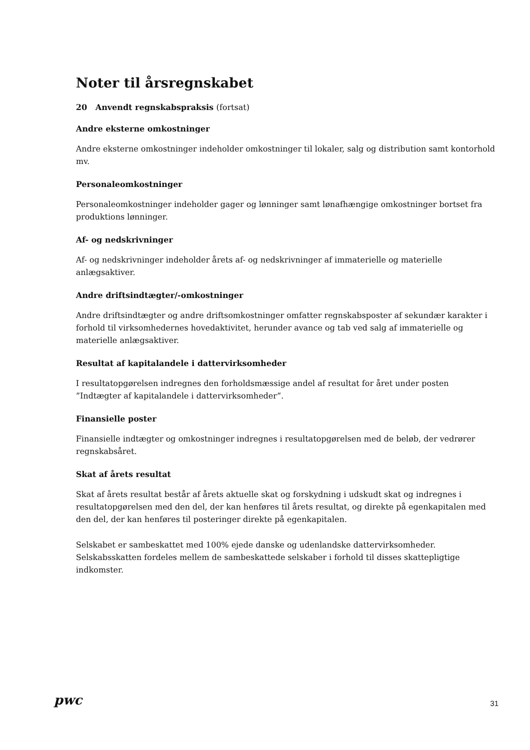Noter til årsregnskabet
20 Anvendt regnskabspraksis (fortsat)
Andre eksterne omkostninger
Andre eksterne omkostninger indeholder omkostninger til lokaler, salg og distribution samt kontorhold mv.
Personaleomkostninger
Personaleomkostninger indeholder gager og lønninger samt lønafhængige omkostninger bortset fra produktions lønninger.
Af- og nedskrivninger
Af- og nedskrivninger indeholder årets af- og nedskrivninger af immaterielle og materielle anlægsaktiver.
Andre driftsindtægter/-omkostninger
Andre driftsindtægter og andre driftsomkostninger omfatter regnskabsposter af sekundær karakter i forhold til virksomhedernes hovedaktivitet, herunder avance og tab ved salg af immaterielle og materielle anlægsaktiver.
Resultat af kapitalandele i dattervirksomheder
I resultatopgørelsen indregnes den forholdsmæssige andel af resultat for året under posten ”Indtægter af kapitalandele i dattervirksomheder”.
Finansielle poster
Finansielle indtægter og omkostninger indregnes i resultatopgørelsen med de beløb, der vedrører regnskabsåret.
Skat af årets resultat
Skat af årets resultat består af årets aktuelle skat og forskydning i udskudt skat og indregnes i resultatopgørelsen med den del, der kan henføres til årets resultat, og direkte på egenkapitalen med den del, der kan henføres til posteringer direkte på egenkapitalen.
Selskabet er sambeskattet med 100% ejede danske og udenlandske dattervirksomheder. Selskabsskatten fordeles mellem de sambeskattede selskaber i forhold til disses skattepligtige indkomster.
pwc
31